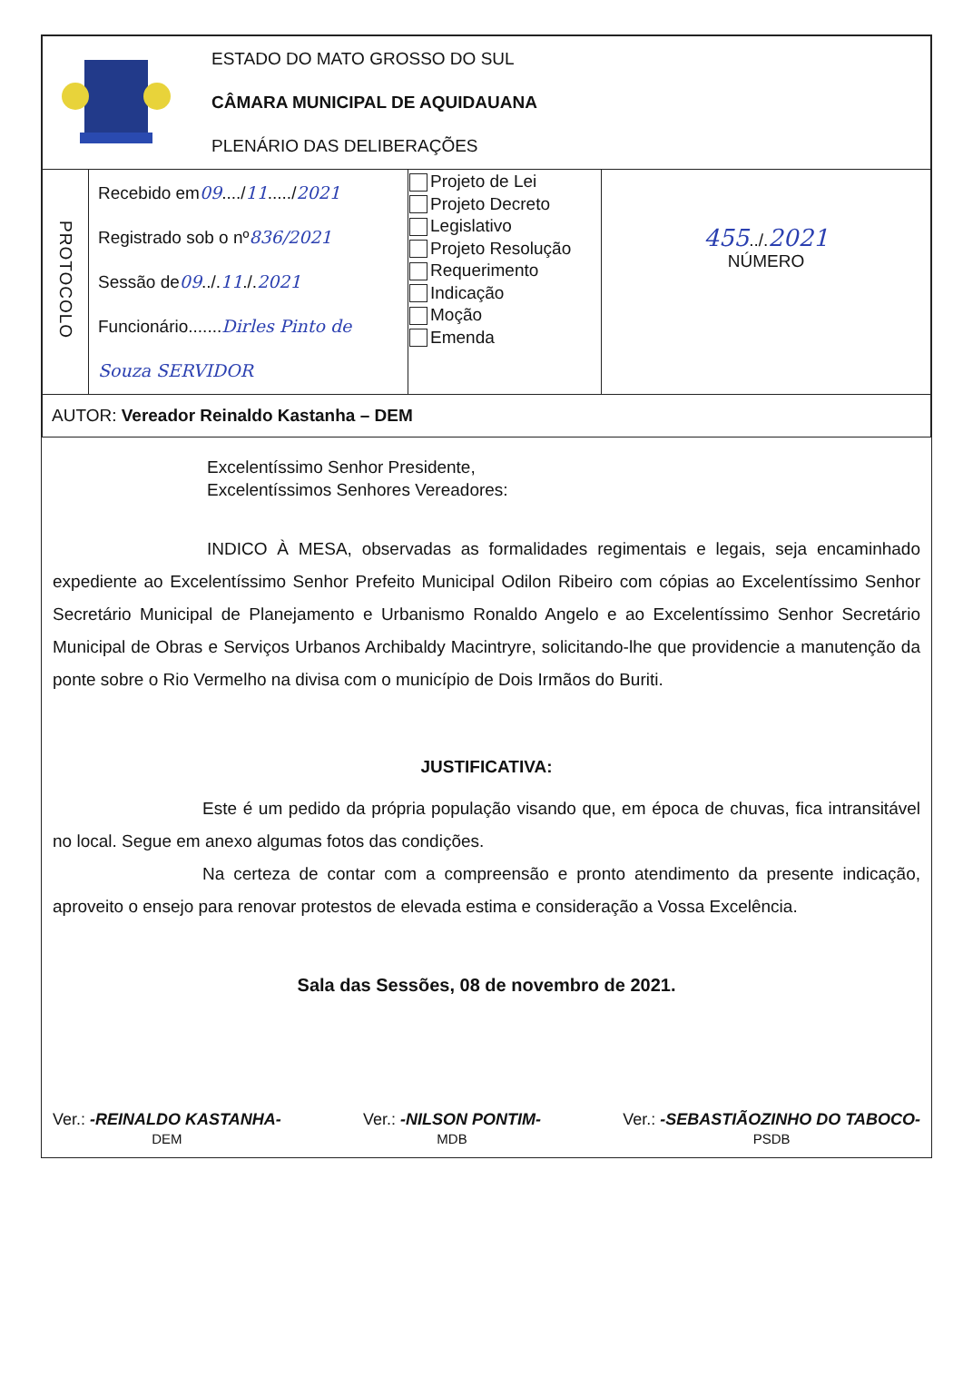| ESTADO DO MATO GROSSO DO SUL CÂMARA MUNICIPAL DE AQUIDAUANA PLENÁRIO DAS DELIBERAÇÕES | | | |
| PROTOCOLO | Recebido em 09 ..../ 11 ...../ 2021 Registrado sob o nº 836/2021 Sessão de 09 ../. 11 ./. 2021 Funcionário....... Dirles Pinto de Souza SERVIDOR | Projeto de Lei Projeto Decreto Legislativo Projeto Resolução Requerimento Indicação Moção Emenda | 455 ../. 2021 NÚMERO |
| AUTOR: Vereador Reinaldo Kastanha – DEM | | | |
Excelentíssimo Senhor Presidente,
Excelentíssimos Senhores Vereadores:
INDICO À MESA, observadas as formalidades regimentais e legais, seja encaminhado expediente ao Excelentíssimo Senhor Prefeito Municipal Odilon Ribeiro com cópias ao Excelentíssimo Senhor Secretário Municipal de Planejamento e Urbanismo Ronaldo Angelo e ao Excelentíssimo Senhor Secretário Municipal de Obras e Serviços Urbanos Archibaldy Macintryre, solicitando-lhe que providencie a manutenção da ponte sobre o Rio Vermelho na divisa com o município de Dois Irmãos do Buriti.
JUSTIFICATIVA:
Este é um pedido da própria população visando que, em época de chuvas, fica intransitável no local. Segue em anexo algumas fotos das condições.
Na certeza de contar com a compreensão e pronto atendimento da presente indicação, aproveito o ensejo para renovar protestos de elevada estima e consideração a Vossa Excelência.
Sala das Sessões, 08 de novembro de 2021.
Ver.: -REINALDO KASTANHA-
DEM
Ver.: -NILSON PONTIM-
MDB
Ver.: -SEBASTIÃOZINHO DO TABOCO-
PSDB